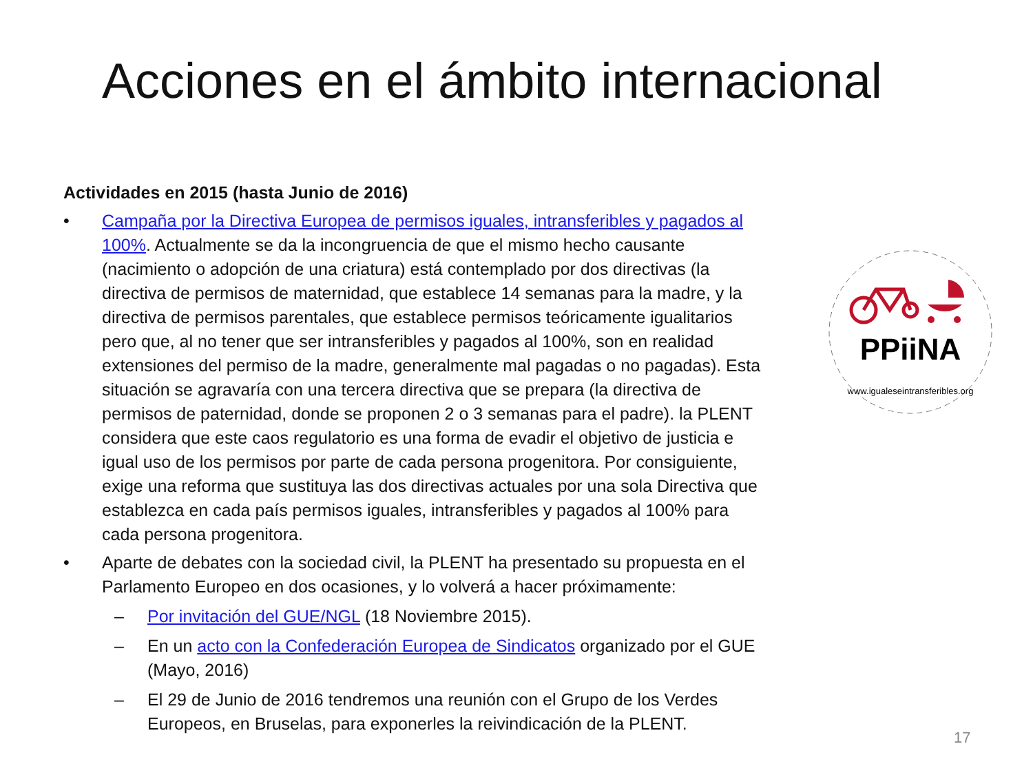Acciones en el ámbito internacional
Actividades en 2015 (hasta Junio de 2016)
• Campaña por la Directiva Europea de permisos iguales, intransferibles y pagados al 100%. Actualmente se da la incongruencia de que el mismo hecho causante (nacimiento o adopción de una criatura) está contemplado por dos directivas (la directiva de permisos de maternidad, que establece 14 semanas para la madre, y la directiva de permisos parentales, que establece permisos teóricamente igualitarios pero que, al no tener que ser intransferibles y pagados al 100%, son en realidad extensiones del permiso de la madre, generalmente mal pagadas o no pagadas). Esta situación se agravaría con una tercera directiva que se prepara (la directiva de permisos de paternidad, donde se proponen 2 o 3 semanas para el padre). la PLENT considera que este caos regulatorio es una forma de evadir el objetivo de justicia e igual uso de los permisos por parte de cada persona progenitora. Por consiguiente, exige una reforma que sustituya las dos directivas actuales por una sola Directiva que establezca en cada país permisos iguales, intransferibles y pagados al 100% para cada persona progenitora.
• Aparte de debates con la sociedad civil, la PLENT ha presentado su propuesta en el Parlamento Europeo en dos ocasiones, y lo volverá a hacer próximamente:
– Por invitación del GUE/NGL (18 Noviembre 2015).
– En un acto con la Confederación Europea de Sindicatos organizado por el GUE (Mayo, 2016)
– El 29 de Junio de 2016 tendremos una reunión con el Grupo de los Verdes Europeos, en Bruselas, para exponerles la reivindicación de la PLENT.
PPiiNA
www.igualeseintransferibles.org
17